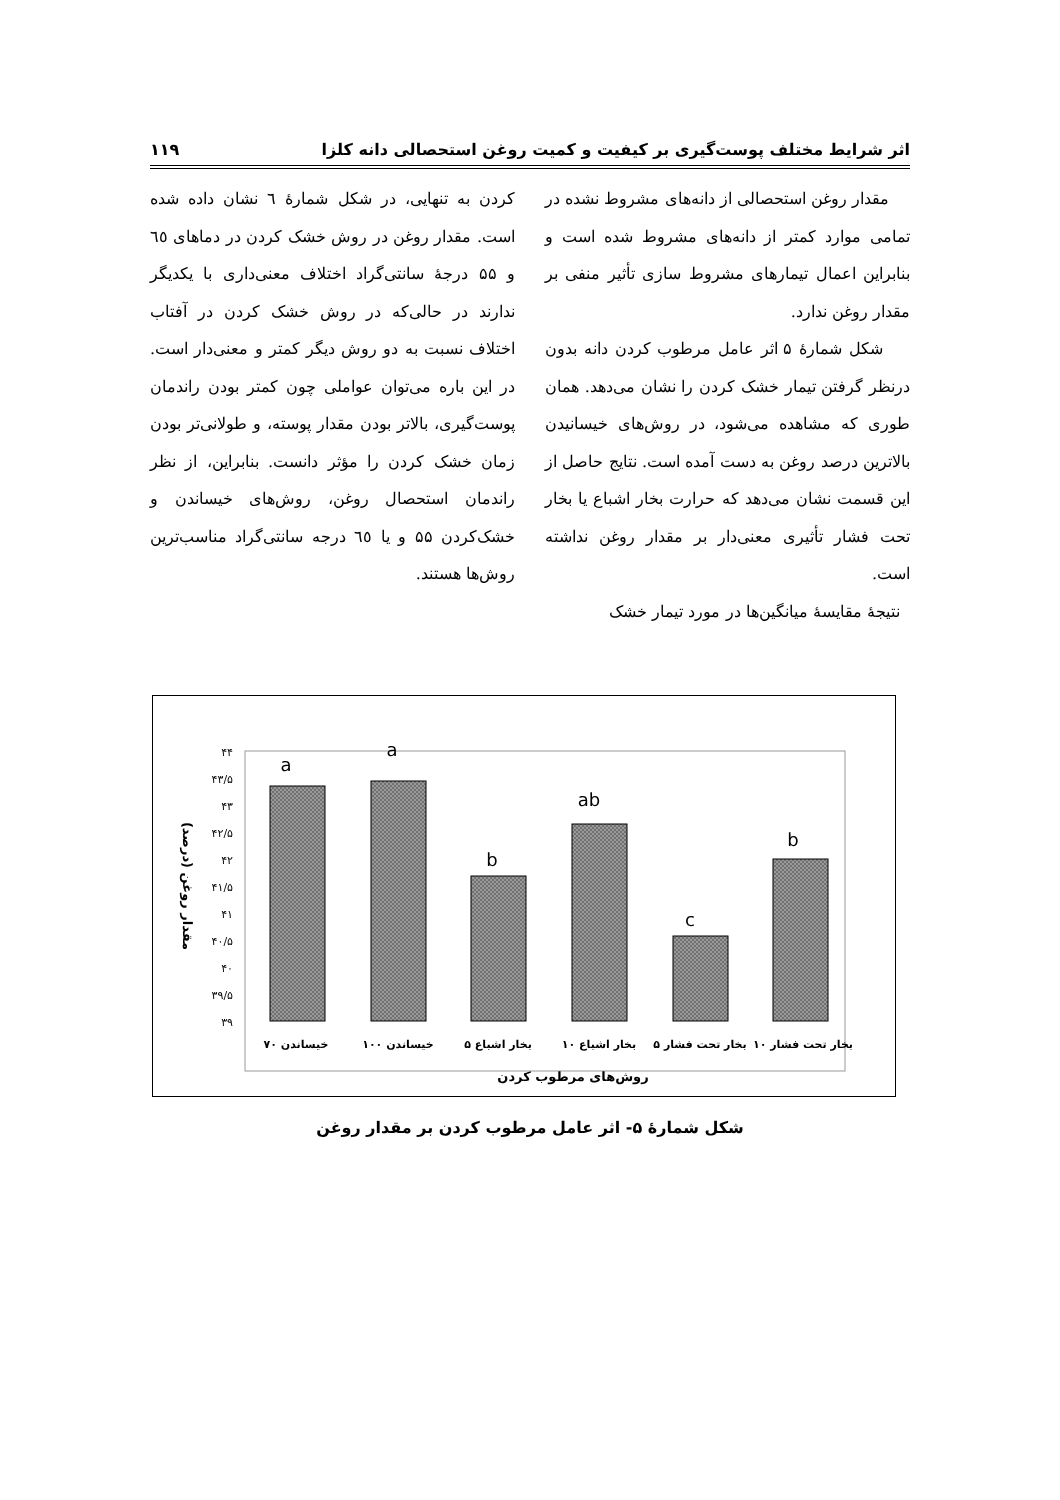اثر شرایط مختلف پوست‌گیری بر کیفیت و کمیت روغن استحصالی دانه کلزا ۱۱۹
مقدار روغن استحصالی از دانه‌های مشروط نشده در تمامی موارد کمتر از دانه‌های مشروط شده است و بنابراین اعمال تیمارهای مشروط سازی تأثیر منفی بر مقدار روغن ندارد.
شکل شمارهٔ ۵ اثر عامل مرطوب کردن دانه بدون درنظر گرفتن تیمار خشک کردن را نشان می‌دهد. همان طوری که مشاهده می‌شود، در روش‌های خیسانیدن بالاترین درصد روغن به دست آمده است. نتایج حاصل از این قسمت نشان می‌دهد که حرارت بخار اشباع یا بخار تحت فشار تأثیری معنی‌دار بر مقدار روغن نداشته است.
نتیجهٔ مقایسهٔ میانگین‌ها در مورد تیمار خشک
کردن به تنهایی، در شکل شمارهٔ ٦ نشان داده شده است. مقدار روغن در روش خشک کردن در دماهای ٦٥ و ۵۵ درجهٔ سانتی‌گراد اختلاف معنی‌داری با یکدیگر ندارند در حالی‌که در روش خشک کردن در آفتاب اختلاف نسبت به دو روش دیگر کمتر و معنی‌دار است. در این باره می‌توان عواملی چون کمتر بودن راندمان پوست‌گیری، بالاتر بودن مقدار پوسته، و طولانی‌تر بودن زمان خشک کردن را مؤثر دانست. بنابراین، از نظر راندمان استحصال روغن، روش‌های خیساندن و خشک‌کردن ۵۵ و یا ٦٥ درجه سانتی‌گراد مناسب‌ترین روش‌ها هستند.
۴۴
۴۳/۵
۴۳
۴۲/۵
۴۲
۴۱/۵
۴۱
۴۰/۵
۴۰
۳۹/۵
۳۹
a
a
b
ab
c
b
خیساندن ۷۰
خیساندن ۱۰۰
بخار اشباع ۵
بخار اشباع ۱۰
بخار تحت فشار ۵
بخار تحت فشار ۱۰
روش‌های مرطوب کردن
مقدار روغن (درصد)
شکل شمارهٔ ۵- اثر عامل مرطوب کردن بر مقدار روغن